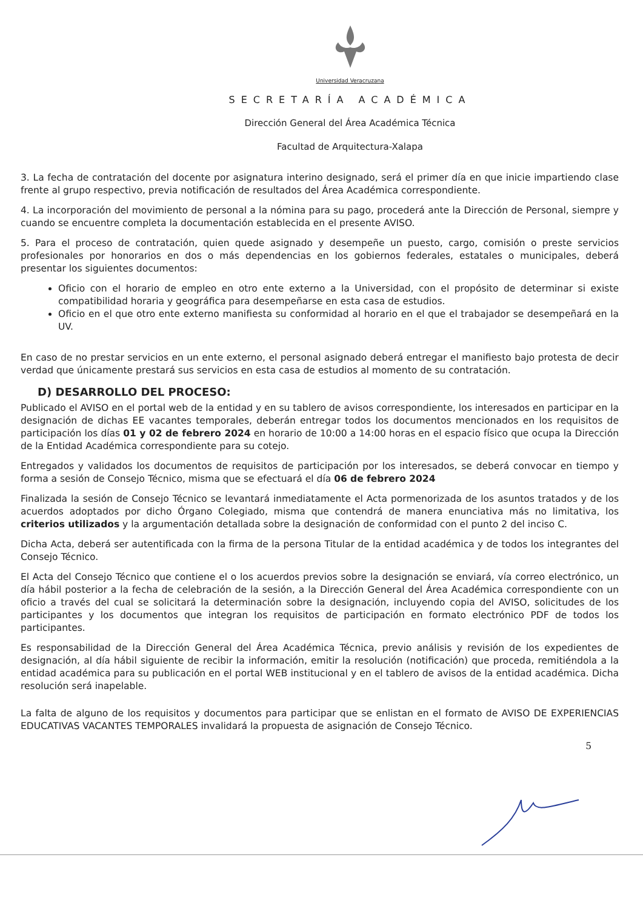Universidad Veracruzana
SECRETARÍA ACADÉMICA
Dirección General del Área Académica Técnica
Facultad de Arquitectura-Xalapa
3. La fecha de contratación del docente por asignatura interino designado, será el primer día en que inicie impartiendo clase frente al grupo respectivo, previa notificación de resultados del Área Académica correspondiente.
4. La incorporación del movimiento de personal a la nómina para su pago, procederá ante la Dirección de Personal, siempre y cuando se encuentre completa la documentación establecida en el presente AVISO.
5. Para el proceso de contratación, quien quede asignado y desempeñe un puesto, cargo, comisión o preste servicios profesionales por honorarios en dos o más dependencias en los gobiernos federales, estatales o municipales, deberá presentar los siguientes documentos:
Oficio con el horario de empleo en otro ente externo a la Universidad, con el propósito de determinar si existe compatibilidad horaria y geográfica para desempeñarse en esta casa de estudios.
Oficio en el que otro ente externo manifiesta su conformidad al horario en el que el trabajador se desempeñará en la UV.
En caso de no prestar servicios en un ente externo, el personal asignado deberá entregar el manifiesto bajo protesta de decir verdad que únicamente prestará sus servicios en esta casa de estudios al momento de su contratación.
D) DESARROLLO DEL PROCESO:
Publicado el AVISO en el portal web de la entidad y en su tablero de avisos correspondiente, los interesados en participar en la designación de dichas EE vacantes temporales, deberán entregar todos los documentos mencionados en los requisitos de participación los días 01 y 02 de febrero 2024 en horario de 10:00 a 14:00 horas en el espacio físico que ocupa la Dirección de la Entidad Académica correspondiente para su cotejo.
Entregados y validados los documentos de requisitos de participación por los interesados, se deberá convocar en tiempo y forma a sesión de Consejo Técnico, misma que se efectuará el día 06 de febrero 2024
Finalizada la sesión de Consejo Técnico se levantará inmediatamente el Acta pormenorizada de los asuntos tratados y de los acuerdos adoptados por dicho Órgano Colegiado, misma que contendrá de manera enunciativa más no limitativa, los criterios utilizados y la argumentación detallada sobre la designación de conformidad con el punto 2 del inciso C.
Dicha Acta, deberá ser autentificada con la firma de la persona Titular de la entidad académica y de todos los integrantes del Consejo Técnico.
El Acta del Consejo Técnico que contiene el o los acuerdos previos sobre la designación se enviará, vía correo electrónico, un día hábil posterior a la fecha de celebración de la sesión, a la Dirección General del Área Académica correspondiente con un oficio a través del cual se solicitará la determinación sobre la designación, incluyendo copia del AVISO, solicitudes de los participantes y los documentos que integran los requisitos de participación en formato electrónico PDF de todos los participantes.
Es responsabilidad de la Dirección General del Área Académica Técnica, previo análisis y revisión de los expedientes de designación, al día hábil siguiente de recibir la información, emitir la resolución (notificación) que proceda, remitiéndola a la entidad académica para su publicación en el portal WEB institucional y en el tablero de avisos de la entidad académica. Dicha resolución será inapelable.
La falta de alguno de los requisitos y documentos para participar que se enlistan en el formato de AVISO DE EXPERIENCIAS EDUCATIVAS VACANTES TEMPORALES invalidará la propuesta de asignación de Consejo Técnico.
5